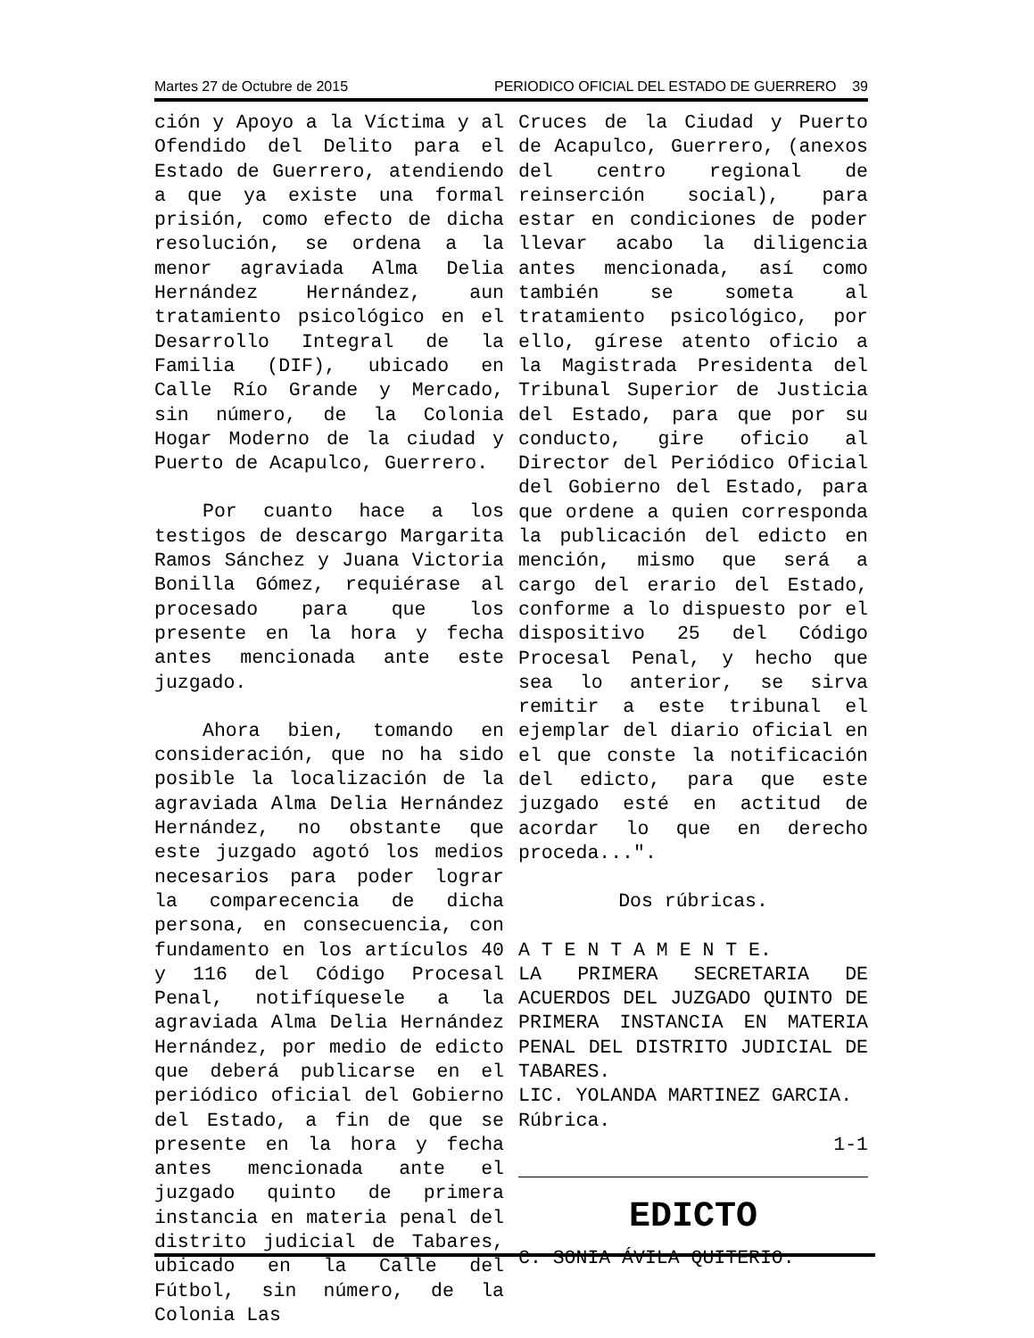Martes 27 de Octubre de 2015 PERIODICO OFICIAL DEL ESTADO DE GUERRERO 39
ción y Apoyo a la Víctima y al Ofendido del Delito para el Estado de Guerrero, atendiendo a que ya existe una formal prisión, como efecto de dicha resolución, se ordena a la menor agraviada Alma Delia Hernández Hernández, aun tratamiento psicológico en el Desarrollo Integral de la Familia (DIF), ubicado en Calle Río Grande y Mercado, sin número, de la Colonia Hogar Moderno de la ciudad y Puerto de Acapulco, Guerrero.
Por cuanto hace a los testigos de descargo Margarita Ramos Sánchez y Juana Victoria Bonilla Gómez, requiérase al procesado para que los presente en la hora y fecha antes mencionada ante este juzgado.
Ahora bien, tomando en consideración, que no ha sido posible la localización de la agraviada Alma Delia Hernández Hernández, no obstante que este juzgado agotó los medios necesarios para poder lograr la comparecencia de dicha persona, en consecuencia, con fundamento en los artículos 40 y 116 del Código Procesal Penal, notifíquesele a la agraviada Alma Delia Hernández Hernández, por medio de edicto que deberá publicarse en el periódico oficial del Gobierno del Estado, a fin de que se presente en la hora y fecha antes mencionada ante el juzgado quinto de primera instancia en materia penal del distrito judicial de Tabares, ubicado en la Calle del Fútbol, sin número, de la Colonia Las
Cruces de la Ciudad y Puerto de Acapulco, Guerrero, (anexos del centro regional de reinserción social), para estar en condiciones de poder llevar acabo la diligencia antes mencionada, así como también se someta al tratamiento psicológico, por ello, gírese atento oficio a la Magistrada Presidenta del Tribunal Superior de Justicia del Estado, para que por su conducto, gire oficio al Director del Periódico Oficial del Gobierno del Estado, para que ordene a quien corresponda la publicación del edicto en mención, mismo que será a cargo del erario del Estado, conforme a lo dispuesto por el dispositivo 25 del Código Procesal Penal, y hecho que sea lo anterior, se sirva remitir a este tribunal el ejemplar del diario oficial en el que conste la notificación del edicto, para que este juzgado esté en actitud de acordar lo que en derecho proceda...".
Dos rúbricas.
A T E N T A M E N T E.
LA PRIMERA SECRETARIA DE ACUERDOS DEL JUZGADO QUINTO DE PRIMERA INSTANCIA EN MATERIA PENAL DEL DISTRITO JUDICIAL DE TABARES.
LIC. YOLANDA MARTINEZ GARCIA.
Rúbrica.
1-1
EDICTO
C. SONIA ÁVILA QUITERIO.